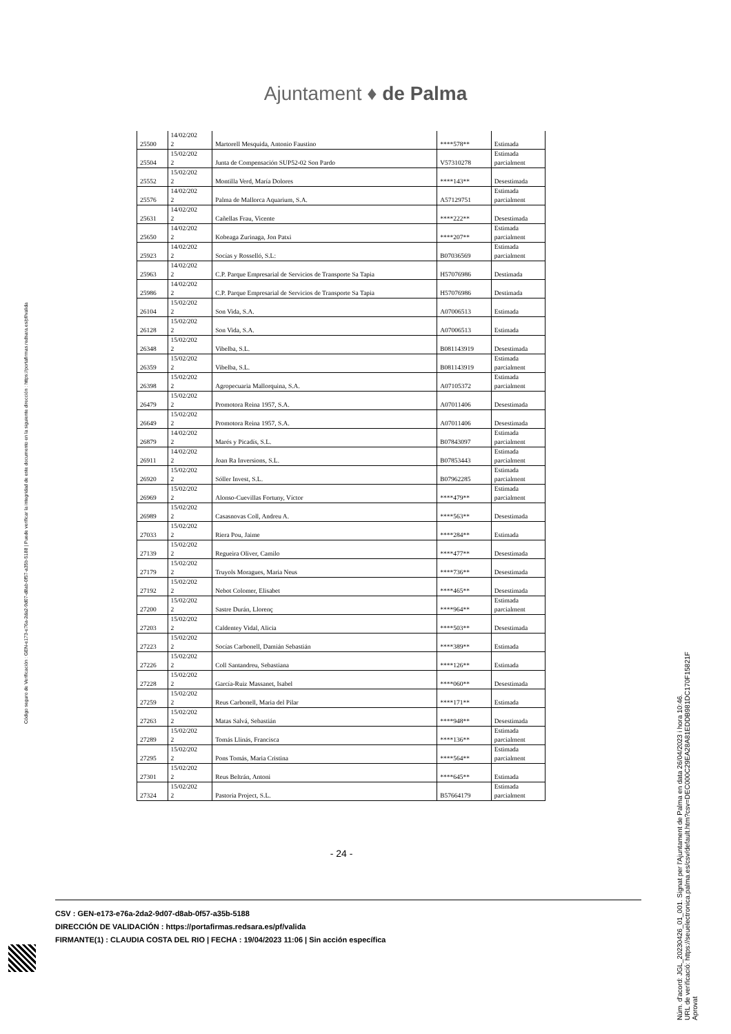Ajuntament ♦ de Palma
| 25500 | 14/02/202 2 | Martorell Mesquida, Antonio Faustino | ****578** | Estimada |
| 25504 | 15/02/202 2 | Junta de Compensación SUP52-02 Son Pardo | V57310278 | Estimada parcialment |
| 25552 | 15/02/202 2 | Montilla Verd, María Dolores | ****143** | Desestimada |
| 25576 | 14/02/202 2 | Palma de Mallorca Aquarium, S.A. | A57129751 | Estimada parcialment |
| 25631 | 14/02/202 2 | Cañellas Frau, Vicente | ****222** | Desestimada |
| 25650 | 14/02/202 2 | Kobeaga Zurinaga, Jon Patxi | ****207** | Estimada parcialment |
| 25923 | 14/02/202 2 | Socías y Rosselló, S.L: | B07036569 | Estimada parcialment |
| 25963 | 14/02/202 2 | C.P. Parque Empresarial de Servicios de Transporte Sa Tapia | H57076986 | Destimada |
| 25986 | 14/02/202 2 | C.P. Parque Empresarial de Servicios de Transporte Sa Tapia | H57076986 | Destimada |
| 26104 | 15/02/202 2 | Son Vida, S.A. | A07006513 | Estimada |
| 26128 | 15/02/202 2 | Son Vida, S.A. | A07006513 | Estimada |
| 26348 | 15/02/202 2 | Vibelba, S.L. | B081143919 | Desestimada |
| 26359 | 15/02/202 2 | Vibelba, S.L. | B081143919 | Estimada parcialment |
| 26398 | 15/02/202 2 | Agropecuaria Mallorquina, S.A. | A07105372 | Estimada parcialment |
| 26479 | 15/02/202 2 | Promotora Reina 1957, S.A. | A07011406 | Desestimada |
| 26649 | 15/02/202 2 | Promotora Reina 1957, S.A. | A07011406 | Desestimada |
| 26879 | 14/02/202 2 | Marés y Picadís, S.L. | B07843097 | Estimada parcialment |
| 26911 | 14/02/202 2 | Joan Ra Inversions, S.L. | B07853443 | Estimada parcialment |
| 26920 | 15/02/202 2 | Sóller Invest, S.L. | B07962285 | Estimada parcialment |
| 26969 | 15/02/202 2 | Alonso-Cuevillas Fortuny, Víctor | ****479** | Estimada parcialment |
| 26989 | 15/02/202 2 | Casasnovas Coll, Andreu A. | ****563** | Desestimada |
| 27033 | 15/02/202 2 | Riera Pou, Jaime | ****284** | Estimada |
| 27139 | 15/02/202 2 | Regueira Oliver, Camilo | ****477** | Desestimada |
| 27179 | 15/02/202 2 | Truyols Moragues, Maria Neus | ****736** | Desestimada |
| 27192 | 15/02/202 2 | Nebot Colomer, Elisabet | ****465** | Desestimada |
| 27200 | 15/02/202 2 | Sastre Durán, Llorenç | ****964** | Estimada parcialment |
| 27203 | 15/02/202 2 | Caldentey Vidal, Alicia | ****503** | Desestimada |
| 27223 | 15/02/202 2 | Socías Carbonell, Damián Sebastián | ****389** | Estimada |
| 27226 | 15/02/202 2 | Coll Santandreu, Sebastiana | ****126** | Estimada |
| 27228 | 15/02/202 2 | García-Ruiz Massanet, Isabel | ****060** | Desestimada |
| 27259 | 15/02/202 2 | Reus Carbonell, Maria del Pilar | ****171** | Estimada |
| 27263 | 15/02/202 2 | Matas Salvá, Sebastián | ****948** | Desestimada |
| 27289 | 15/02/202 2 | Tomás Llinás, Francisca | ****136** | Estimada parcialment |
| 27295 | 15/02/202 2 | Pons Tomás, Maria Cristina | ****564** | Estimada parcialment |
| 27301 | 15/02/202 2 | Reus Beltrán, Antoni | ****645** | Estimada |
| 27324 | 15/02/202 2 | Pastoria Project, S.L. | B57664179 | Estimada parcialment |
- 24 -
CSV : GEN-e173-e76a-2da2-9d07-d8ab-0f57-a35b-5188
DIRECCIÓN DE VALIDACIÓN : https://portafirmas.redsara.es/pf/valida
FIRMANTE(1) : CLAUDIA COSTA DEL RIO | FECHA : 19/04/2023 11:06 | Sin acción específica
Código seguro de Verificación : GEN-e173-e76a-2da2-9d07-d8ab-0f57-a35b-5188 | Puede verificar la integridad de este documento en la siguiente dirección : https://portafirmas.redsara.es/pf/valida
Núm. d'acord: JGL_20230426_01_001. Signat per l'Ajuntament de Palma en data 26/04/2023 i hora 10:46.
URL de verificació: https://seuelectronica.palma.es/csv/default.htm?csv=DEC000C29EA28A81EDDB981DC170F15821F
Aprovat